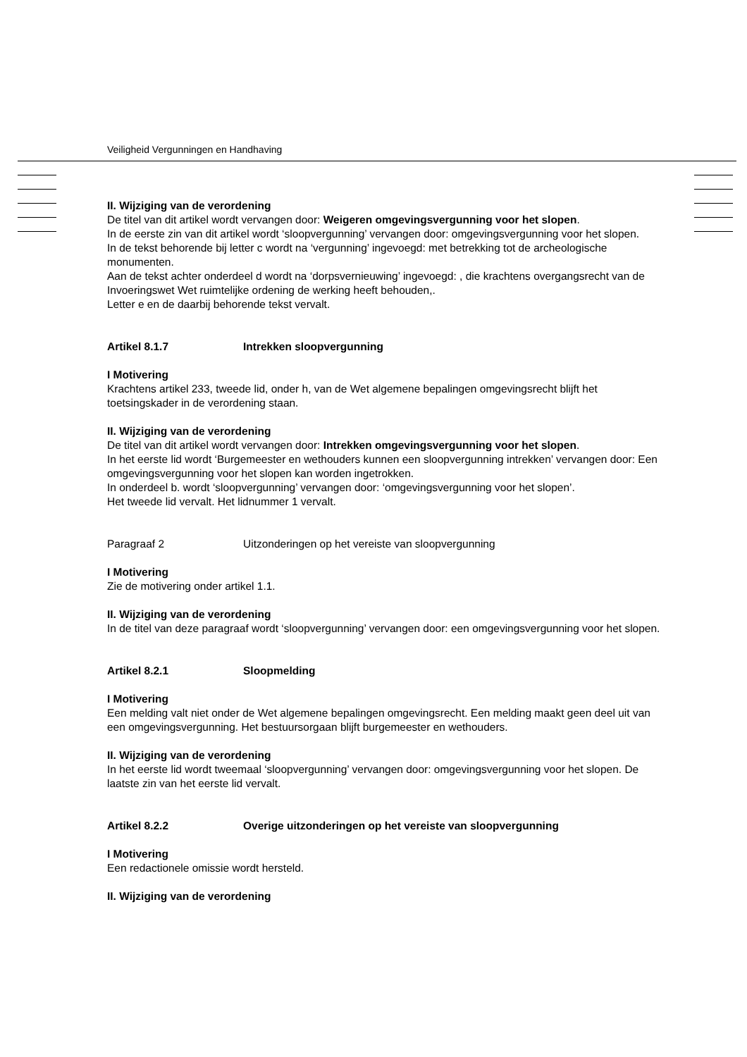Veiligheid Vergunningen en Handhaving
II. Wijziging van de verordening
De titel van dit artikel wordt vervangen door: Weigeren omgevingsvergunning voor het slopen.
In de eerste zin van dit artikel wordt ‘sloopvergunning’ vervangen door: omgevingsvergunning voor het slopen.
In de tekst behorende bij letter c wordt na ‘vergunning’ ingevoegd: met betrekking tot de archeologische monumenten.
Aan de tekst achter onderdeel d wordt na ‘dorpsvernieuwing’ ingevoegd: , die krachtens overgangsrecht van de Invoeringswet Wet ruimtelijke ordening de werking heeft behouden,.
Letter e en de daarbij behorende tekst vervalt.
Artikel 8.1.7 Intrekken sloopvergunning
I Motivering
Krachtens artikel 233, tweede lid, onder h, van de Wet algemene bepalingen omgevingsrecht blijft het toetsingskader in de verordening staan.
II. Wijziging van de verordening
De titel van dit artikel wordt vervangen door: Intrekken omgevingsvergunning voor het slopen.
In het eerste lid wordt ‘Burgemeester en wethouders kunnen een sloopvergunning intrekken’ vervangen door: Een omgevingsvergunning voor het slopen kan worden ingetrokken.
In onderdeel b. wordt ‘sloopvergunning’ vervangen door: ‘omgevingsvergunning voor het slopen’.
Het tweede lid vervalt. Het lidnummer 1 vervalt.
Paragraaf 2 Uitzonderingen op het vereiste van sloopvergunning
I Motivering
Zie de motivering onder artikel 1.1.
II. Wijziging van de verordening
In de titel van deze paragraaf wordt ‘sloopvergunning’ vervangen door: een omgevingsvergunning voor het slopen.
Artikel 8.2.1 Sloopmelding
I Motivering
Een melding valt niet onder de Wet algemene bepalingen omgevingsrecht. Een melding maakt geen deel uit van een omgevingsvergunning. Het bestuursorgaan blijft burgemeester en wethouders.
II. Wijziging van de verordening
In het eerste lid wordt tweemaal ‘sloopvergunning’ vervangen door: omgevingsvergunning voor het slopen. De laatste zin van het eerste lid vervalt.
Artikel 8.2.2 Overige uitzonderingen op het vereiste van sloopvergunning
I Motivering
Een redactionele omissie wordt hersteld.
II. Wijziging van de verordening